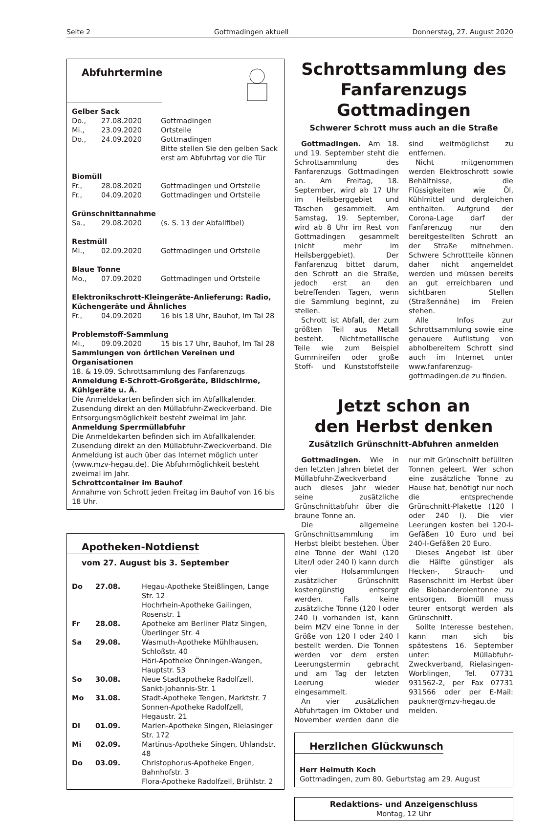Seite 2 Gottmadingen aktuell Donnerstag, 27. August 2020
Abfuhrtermine
| Gelber Sack | | |
| Do., | 27.08.2020 | Gottmadingen |
| Mi., | 23.09.2020 | Ortsteile |
| Do., | 24.09.2020 | Gottmadingen Bitte stellen Sie den gelben Sack erst am Abfuhrtag vor die Tür |
| Biomüll | | |
| Fr., | 28.08.2020 | Gottmadingen und Ortsteile |
| Fr., | 04.09.2020 | Gottmadingen und Ortsteile |
| Grünschnittannahme | | |
| Sa., | 29.08.2020 | (s. S. 13 der Abfallfibel) |
| Restmüll | | |
| Mi., | 02.09.2020 | Gottmadingen und Ortsteile |
| Blaue Tonne | | |
| Mo., | 07.09.2020 | Gottmadingen und Ortsteile |
| Elektronikschrott-Kleingeräte-Anlieferung: Radio, Küchengeräte und Ähnliches | | |
| Fr., | 04.09.2020 | 16 bis 18 Uhr, Bauhof, Im Tal 28 |
| Problemstoff-Sammlung | | |
| Mi., | 09.09.2020 | 15 bis 17 Uhr, Bauhof, Im Tal 28 |
Sammlungen von örtlichen Vereinen und Organisationen
18. & 19.09. Schrottsammlung des Fanfarenzugs
Anmeldung E-Schrott-Großgeräte, Bildschirme, Kühlgeräte u. Ä.
Die Anmeldekarten befinden sich im Abfallkalender. Zusendung direkt an den Müllabfuhr-Zweckverband. Die Entsorgungsmöglichkeit besteht zweimal im Jahr.
Anmeldung Sperrmüllabfuhr
Die Anmeldekarten befinden sich im Abfallkalender. Zusendung direkt an den Müllabfuhr-Zweckverband. Die Anmeldung ist auch über das Internet möglich unter (www.mzv-hegau.de). Die Abfuhrmöglichkeit besteht zweimal im Jahr.
Schrottcontainer im Bauhof
Annahme von Schrott jeden Freitag im Bauhof von 16 bis 18 Uhr.
Apotheken-Notdienst
vom 27. August bis 3. September
| Do | 27.08. | Hegau-Apotheke Steißlingen, Lange Str. 12 Hochrhein-Apotheke Gailingen, Rosenstr. 1 |
| Fr | 28.08. | Apotheke am Berliner Platz Singen, Überlinger Str. 4 |
| Sa | 29.08. | Wasmuth-Apotheke Mühlhausen, Schloßstr. 40 Höri-Apotheke Öhningen-Wangen, Hauptstr. 53 |
| So | 30.08. | Neue Stadtapotheke Radolfzell, Sankt-Johannis-Str. 1 |
| Mo | 31.08. | Stadt-Apotheke Tengen, Marktstr. 7 Sonnen-Apotheke Radolfzell, Hegaustr. 21 |
| Di | 01.09. | Marien-Apotheke Singen, Rielasinger Str. 172 |
| Mi | 02.09. | Martinus-Apotheke Singen, Uhlandstr. 48 |
| Do | 03.09. | Christophorus-Apotheke Engen, Bahnhofstr. 3 Flora-Apotheke Radolfzell, Brühlstr. 2 |
Schrottsammlung des
Fanfarenzugs Gottmadingen
Schwerer Schrott muss auch an die Straße
Gottmadingen. Am 18. und 19. September steht die Schrottsammlung des Fanfarenzugs Gottmadingen an. Am Freitag, 18. September, wird ab 17 Uhr im Heilsberggebiet und Täschen gesammelt. Am Samstag, 19. September, wird ab 8 Uhr im Rest von Gottmadingen gesammelt (nicht mehr im Heilsberggebiet). Der Fanfarenzug bittet darum, den Schrott an die Straße, jedoch erst an den betreffenden Tagen, wenn die Sammlung beginnt, zu stellen.
Schrott ist Abfall, der zum größten Teil aus Metall besteht. Nichtmetallische Teile wie zum Beispiel Gummireifen oder große Stoff- und Kunststoffsteile sind weitmöglichst zu entfernen.
Nicht mitgenommen werden Elektroschrott sowie Behältnisse, die Flüssigkeiten wie Öl, Kühlmittel und dergleichen enthalten. Aufgrund der Corona-Lage darf der Fanfarenzug nur den bereitgestellten Schrott an der Straße mitnehmen. Schwere Schrottteile können daher nicht angemeldet werden und müssen bereits an gut erreichbaren und sichtbaren Stellen (Straßennähe) im Freien stehen.
Alle Infos zur Schrottsammlung sowie eine genauere Auflistung von abholbereitem Schrott sind auch im Internet unter www.fanfarenzug-gottmadingen.de zu finden.
Jetzt schon an
den Herbst denken
Zusätzlich Grünschnitt-Abfuhren anmelden
Gottmadingen. Wie in den letzten Jahren bietet der Müllabfuhr-Zweckverband auch dieses Jahr wieder seine zusätzliche Grünschnittabfuhr über die braune Tonne an.
Die allgemeine Grünschnittsammlung im Herbst bleibt bestehen. Über eine Tonne der Wahl (120 Liter/l oder 240 l) kann durch vier Holsammlungen zusätzlicher Grünschnitt kostengünstig entsorgt werden. Falls keine zusätzliche Tonne (120 l oder 240 l) vorhanden ist, kann beim MZV eine Tonne in der Größe von 120 l oder 240 l bestellt werden. Die Tonnen werden vor dem ersten Leerungstermin gebracht und am Tag der letzten Leerung wieder eingesammelt.
An vier zusätzlichen Abfuhrtagen im Oktober und November werden dann die nur mit Grünschnitt befüllten Tonnen geleert. Wer schon eine zusätzliche Tonne zu Hause hat, benötigt nur noch die entsprechende Grünschnitt-Plakette (120 l oder 240 l). Die vier Leerungen kosten bei 120-l-Gefäßen 10 Euro und bei 240-l-Gefäßen 20 Euro.
Dieses Angebot ist über die Hälfte günstiger als Hecken-, Strauch- und Rasenschnitt im Herbst über die Biobanderolentonne zu entsorgen. Biomüll muss teurer entsorgt werden als Grünschnitt.
Sollte Interesse bestehen, kann man sich bis spätestens 16. September unter: Müllabfuhr-Zweckverband, Rielasingen-Worblingen, Tel. 07731 931562-2, per Fax 07731 931566 oder per E-Mail: paukner@mzv-hegau.de melden.
Herzlichen Glückwunsch
Herr Helmuth Koch
Gottmadingen, zum 80. Geburtstag am 29. August
Redaktions- und Anzeigenschluss
Montag, 12 Uhr